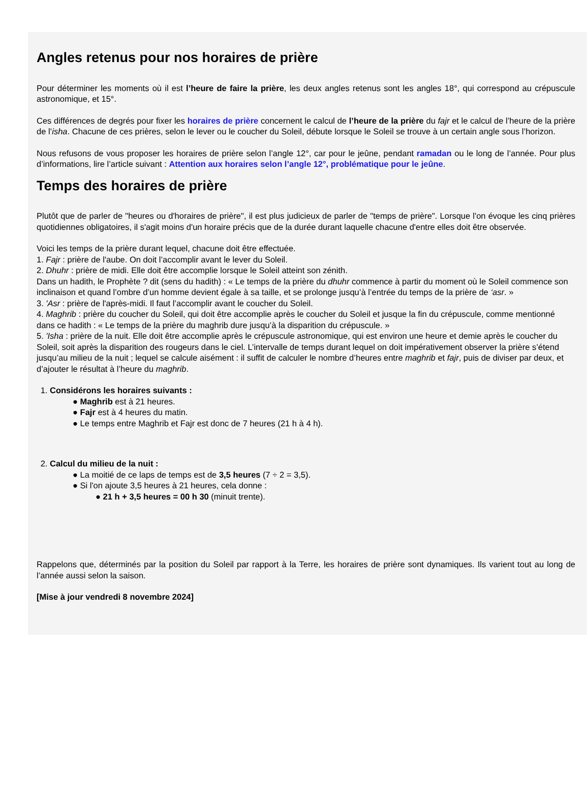Angles retenus pour nos horaires de prière
Pour déterminer les moments où il est l’heure de faire la prière, les deux angles retenus sont les angles 18°, qui correspond au crépuscule astronomique, et 15°.
Ces différences de degrés pour fixer les horaires de prière concernent le calcul de l’heure de la prière du fajr et le calcul de l’heure de la prière de l’isha. Chacune de ces prières, selon le lever ou le coucher du Soleil, débute lorsque le Soleil se trouve à un certain angle sous l’horizon.
Nous refusons de vous proposer les horaires de prière selon l’angle 12°, car pour le jeûne, pendant ramadan ou le long de l’année. Pour plus d’informations, lire l’article suivant : Attention aux horaires selon l’angle 12°, problématique pour le jeûne.
Temps des horaires de prière
Plutôt que de parler de "heures ou d'horaires de prière", il est plus judicieux de parler de "temps de prière". Lorsque l'on évoque les cinq prières quotidiennes obligatoires, il s'agit moins d'un horaire précis que de la durée durant laquelle chacune d'entre elles doit être observée.
Voici les temps de la prière durant lequel, chacune doit être effectuée.
1. Fajr : prière de l'aube. On doit l’accomplir avant le lever du Soleil.
2. Dhuhr : prière de midi. Elle doit être accomplie lorsque le Soleil atteint son zénith.
Dans un hadith, le Prophète ? dit (sens du hadith) : « Le temps de la prière du dhuhr commence à partir du moment où le Soleil commence son inclinaison et quand l’ombre d’un homme devient égale à sa taille, et se prolonge jusqu’à l’entrée du temps de la prière de ‘asr. »
3. 'Asr : prière de l'après-midi. Il faut l’accomplir avant le coucher du Soleil.
4. Maghrib : prière du coucher du Soleil, qui doit être accomplie après le coucher du Soleil et jusque la fin du crépuscule, comme mentionné dans ce hadith : « Le temps de la prière du maghrib dure jusqu’à la disparition du crépuscule. »
5. 'Isha : prière de la nuit. Elle doit être accomplie après le crépuscule astronomique, qui est environ une heure et demie après le coucher du Soleil, soit après la disparition des rougeurs dans le ciel. L’intervalle de temps durant lequel on doit impérativement observer la prière s’étend jusqu’au milieu de la nuit ; lequel se calcule aisément : il suffit de calculer le nombre d’heures entre maghrib et fajr, puis de diviser par deux, et d’ajouter le résultat à l’heure du maghrib.
1. Considérons les horaires suivants :
● Maghrib est à 21 heures.
● Fajr est à 4 heures du matin.
● Le temps entre Maghrib et Fajr est donc de 7 heures (21 h à 4 h).
2. Calcul du milieu de la nuit :
● La moitié de ce laps de temps est de 3,5 heures (7 ÷ 2 = 3,5).
● Si l'on ajoute 3,5 heures à 21 heures, cela donne :
● 21 h + 3,5 heures = 00 h 30 (minuit trente).
Rappelons que, déterminés par la position du Soleil par rapport à la Terre, les horaires de prière sont dynamiques. Ils varient tout au long de l’année aussi selon la saison.
[Mise à jour vendredi 8 novembre 2024]